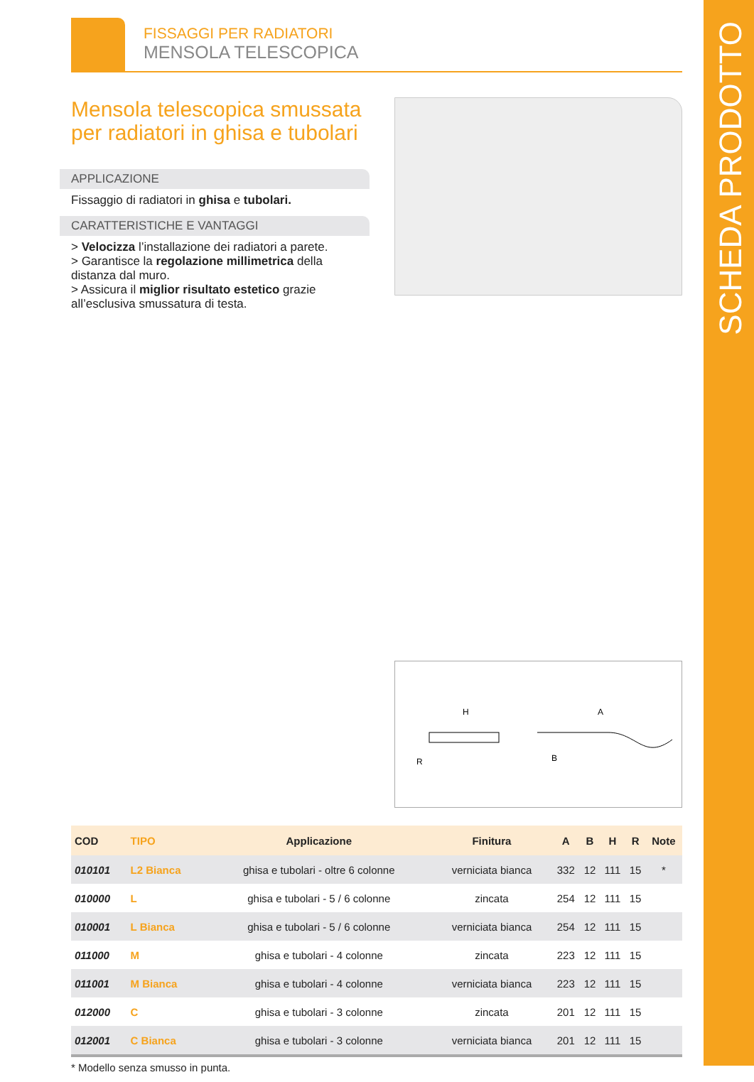SCHEDA PRODOTTO
FISSAGGI PER RADIATORI
MENSOLA TELESCOPICA
Mensola telescopica smussata per radiatori in ghisa e tubolari
APPLICAZIONE
Fissaggio di radiatori in ghisa e tubolari.
CARATTERISTICHE E VANTAGGI
> Velocizza l’installazione dei radiatori a parete.
> Garantisce la regolazione millimetrica della distanza dal muro.
> Assicura il miglior risultato estetico grazie all’esclusiva smussatura di testa.
H
A
B
R
| COD | TIPO | Applicazione | Finitura | A | B | H | R | Note |
| --- | --- | --- | --- | --- | --- | --- | --- | --- |
| 010101 | L2 Bianca | ghisa e tubolari - oltre 6 colonne | verniciata bianca | 332 | 12 | 111 | 15 | * |
| 010000 | L | ghisa e tubolari - 5 / 6 colonne | zincata | 254 | 12 | 111 | 15 | |
| 010001 | L Bianca | ghisa e tubolari - 5 / 6 colonne | verniciata bianca | 254 | 12 | 111 | 15 | |
| 011000 | M | ghisa e tubolari - 4 colonne | zincata | 223 | 12 | 111 | 15 | |
| 011001 | M Bianca | ghisa e tubolari - 4 colonne | verniciata bianca | 223 | 12 | 111 | 15 | |
| 012000 | C | ghisa e tubolari - 3 colonne | zincata | 201 | 12 | 111 | 15 | |
| 012001 | C Bianca | ghisa e tubolari - 3 colonne | verniciata bianca | 201 | 12 | 111 | 15 | |
* Modello senza smusso in punta.